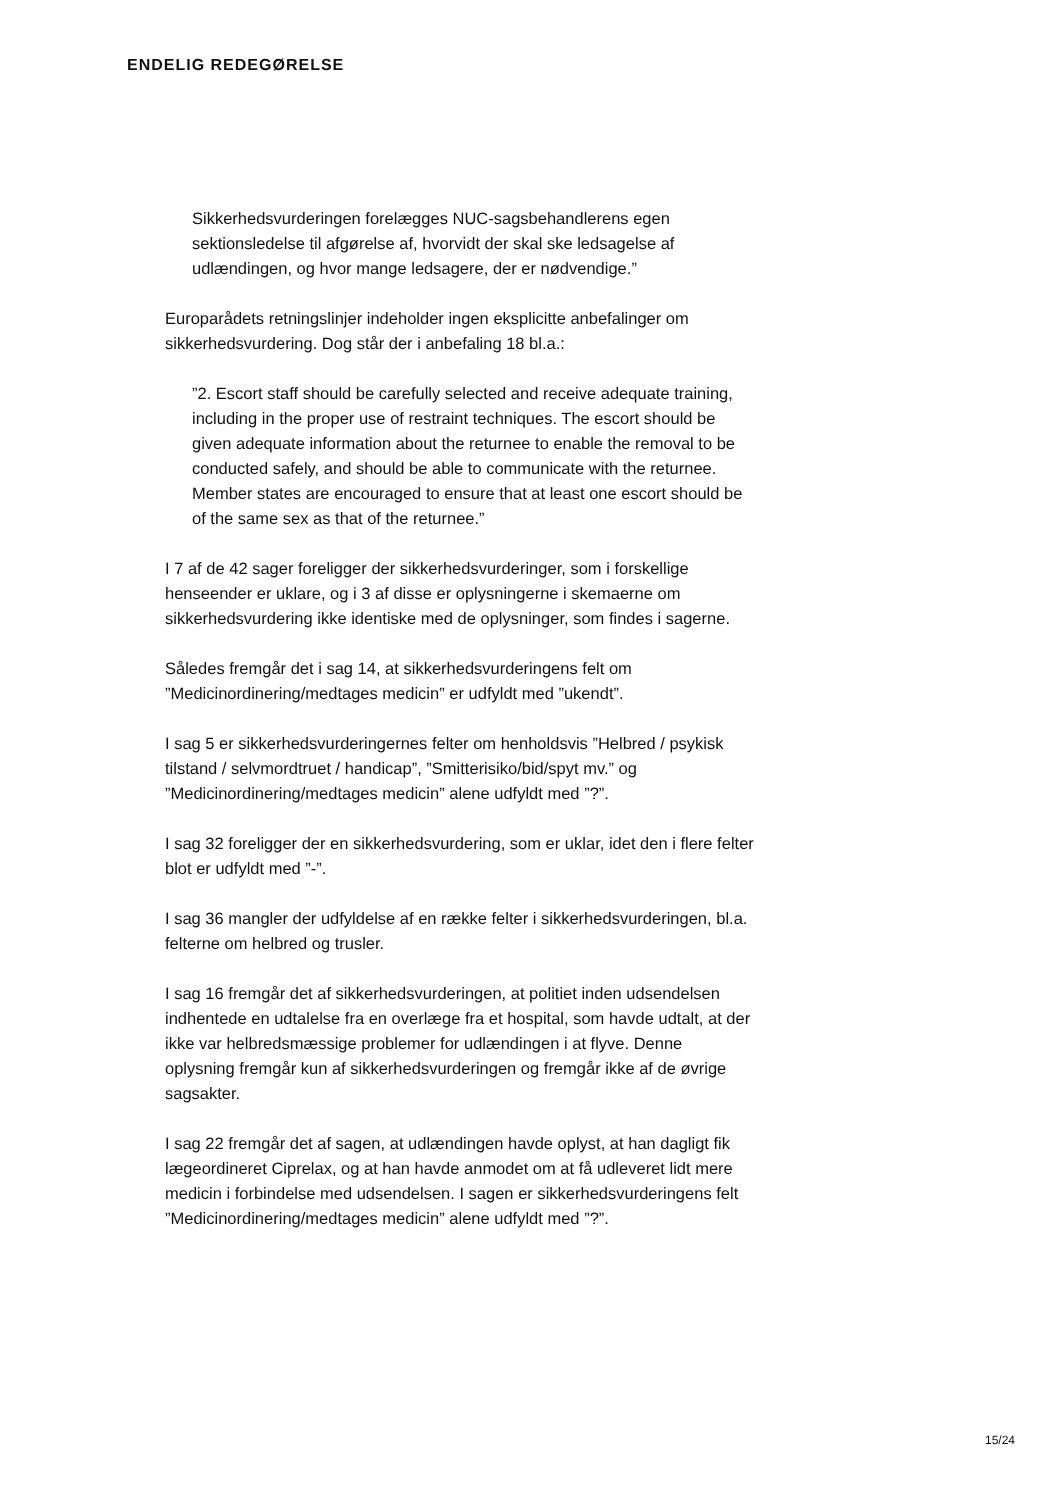ENDELIG REDEGØRELSE
Sikkerhedsvurderingen forelægges NUC-sagsbehandlerens egen sektionsledelse til afgørelse af, hvorvidt der skal ske ledsagelse af udlændingen, og hvor mange ledsagere, der er nødvendige.”
Europarådets retningslinjer indeholder ingen eksplicitte anbefalinger om sikkerhedsvurdering. Dog står der i anbefaling 18 bl.a.:
”2. Escort staff should be carefully selected and receive adequate training, including in the proper use of restraint techniques. The escort should be given adequate information about the returnee to enable the removal to be conducted safely, and should be able to communicate with the returnee. Member states are encouraged to ensure that at least one escort should be of the same sex as that of the returnee.”
I 7 af de 42 sager foreligger der sikkerhedsvurderinger, som i forskellige henseender er uklare, og i 3 af disse er oplysningerne i skemaerne om sikkerhedsvurdering ikke identiske med de oplysninger, som findes i sagerne.
Således fremgår det i sag 14, at sikkerhedsvurderingens felt om ”Medicinordinering/medtages medicin” er udfyldt med ”ukendt”.
I sag 5 er sikkerhedsvurderingernes felter om henholdsvis ”Helbred / psykisk tilstand / selvmordtruet / handicap”, ”Smitterisiko/bid/spyt mv.” og ”Medicinordinering/medtages medicin” alene udfyldt med ”?”.
I sag 32 foreligger der en sikkerhedsvurdering, som er uklar, idet den i flere felter blot er udfyldt med ”-”.
I sag 36 mangler der udfyldelse af en række felter i sikkerhedsvurderingen, bl.a. felterne om helbred og trusler.
I sag 16 fremgår det af sikkerhedsvurderingen, at politiet inden udsendelsen indhentede en udtalelse fra en overlæge fra et hospital, som havde udtalt, at der ikke var helbredsmæssige problemer for udlændingen i at flyve. Denne oplysning fremgår kun af sikkerhedsvurderingen og fremgår ikke af de øvrige sagsakter.
I sag 22 fremgår det af sagen, at udlændingen havde oplyst, at han dagligt fik lægeordineret Ciprelax, og at han havde anmodet om at få udleveret lidt mere medicin i forbindelse med udsendelsen. I sagen er sikkerhedsvurderingens felt ”Medicinordinering/medtages medicin” alene udfyldt med ”?”.
15/24